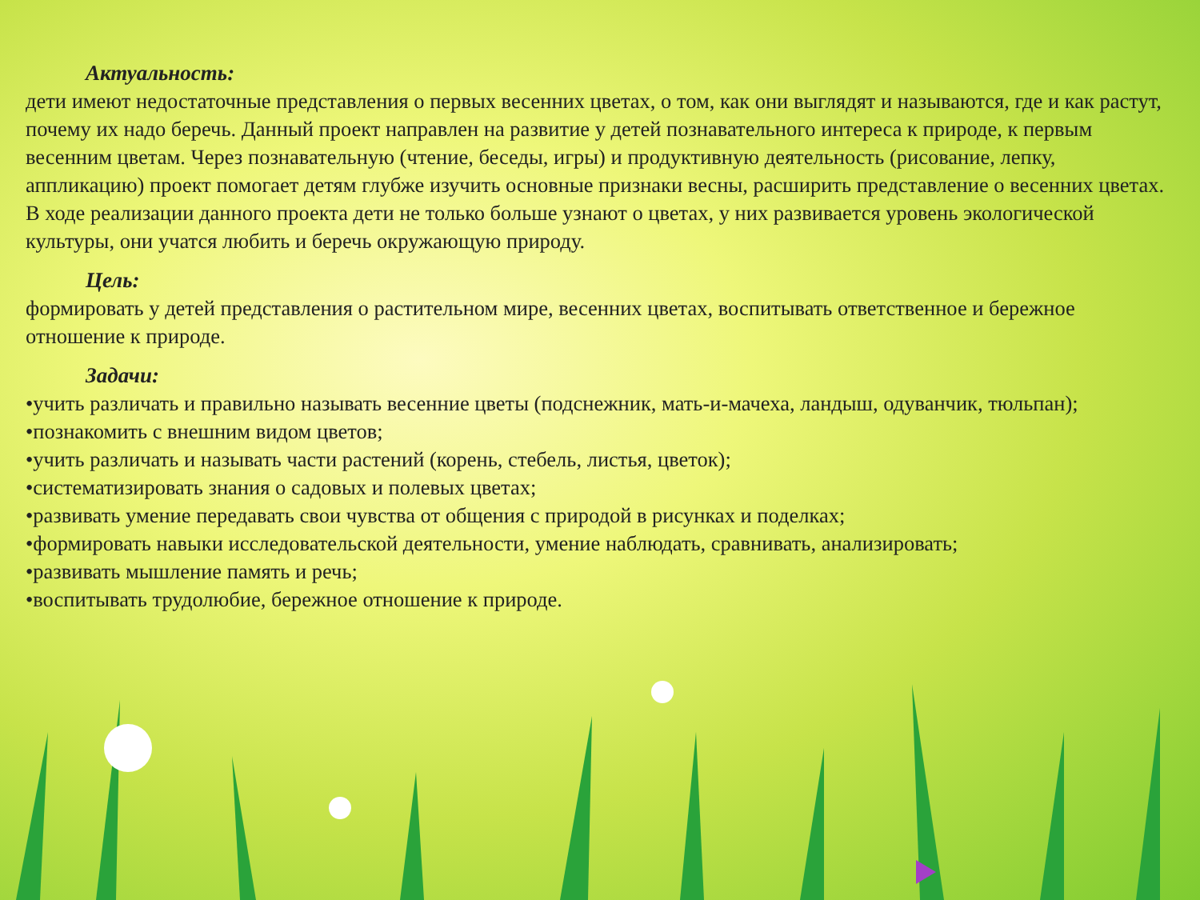Актуальность:
дети имеют недостаточные представления о первых весенних цветах, о том, как они выглядят и называются, где и как растут, почему их надо беречь. Данный проект направлен на развитие у детей познавательного интереса к природе, к первым весенним цветам. Через познавательную (чтение, беседы, игры) и продуктивную деятельность (рисование, лепку, аппликацию) проект помогает детям глубже изучить основные признаки весны, расширить представление о весенних цветах. В ходе реализации данного проекта дети не только больше узнают о цветах, у них развивается уровень экологической культуры, они учатся любить и беречь окружающую природу.
Цель:
формировать у детей представления о растительном мире, весенних цветах, воспитывать ответственное и бережное отношение к природе.
Задачи:
•учить различать и правильно называть весенние цветы (подснежник, мать-и-мачеха, ландыш, одуванчик, тюльпан);
•познакомить с внешним видом цветов;
•учить различать и называть части растений (корень, стебель, листья, цветок);
•систематизировать знания о садовых и полевых цветах;
•развивать умение передавать свои чувства от общения с природой в рисунках и поделках;
•формировать навыки исследовательской деятельности, умение наблюдать, сравнивать, анализировать;
•развивать мышление память и речь;
•воспитывать трудолюбие, бережное отношение к природе.